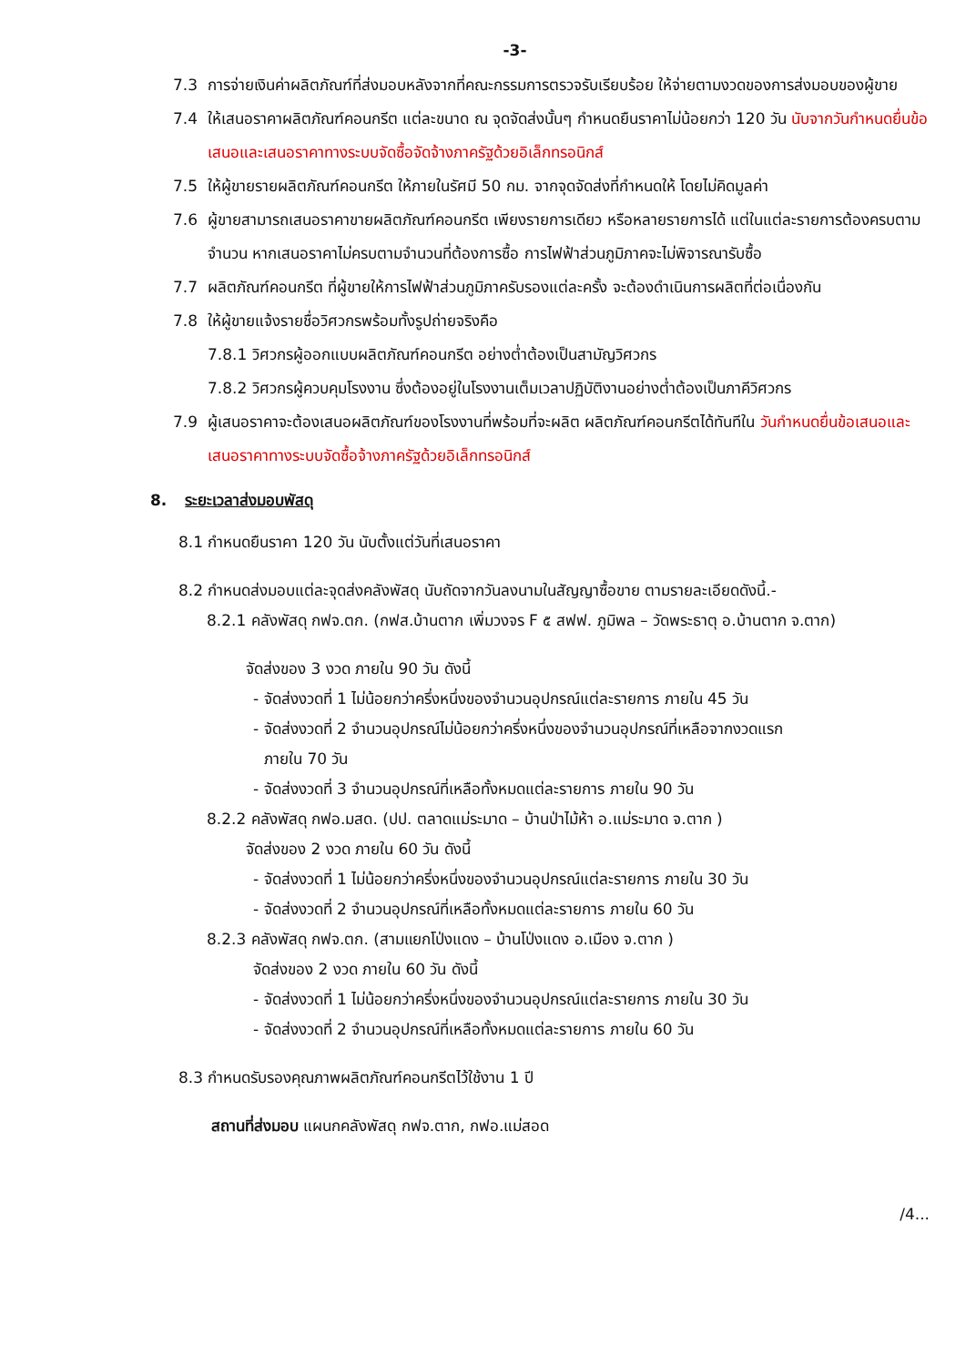-3-
7.3 การจ่ายเงินค่าผลิตภัณฑ์ที่ส่งมอบหลังจากที่คณะกรรมการตรวจรับเรียบร้อย ให้จ่ายตามงวดของการส่งมอบของผู้ขาย
7.4 ให้เสนอราคาผลิตภัณฑ์คอนกรีต แต่ละขนาด ณ จุดจัดส่งนั้นๆ กำหนดยืนราคาไม่น้อยกว่า 120 วัน นับจากวันกำหนดยื่นข้อเสนอและเสนอราคาทางระบบจัดซื้อจัดจ้างภาครัฐด้วยอิเล็กทรอนิกส์
7.5 ให้ผู้ขายรายผลิตภัณฑ์คอนกรีต ให้ภายในรัศมี 50 กม. จากจุดจัดส่งที่กำหนดให้ โดยไม่คิดมูลค่า
7.6 ผู้ขายสามารถเสนอราคาขายผลิตภัณฑ์คอนกรีต เพียงรายการเดียว หรือหลายรายการได้ แต่ในแต่ละรายการต้องครบตามจำนวน หากเสนอราคาไม่ครบตามจำนวนที่ต้องการซื้อ การไฟฟ้าส่วนภูมิภาคจะไม่พิจารณารับซื้อ
7.7 ผลิตภัณฑ์คอนกรีต ที่ผู้ขายให้การไฟฟ้าส่วนภูมิภาครับรองแต่ละครั้ง จะต้องดำเนินการผลิตที่ต่อเนื่องกัน
7.8 ให้ผู้ขายแจ้งรายชื่อวิศวกรพร้อมทั้งรูปถ่ายจริงคือ
7.8.1 วิศวกรผู้ออกแบบผลิตภัณฑ์คอนกรีต อย่างต่ำต้องเป็นสามัญวิศวกร
7.8.2 วิศวกรผู้ควบคุมโรงงาน ซึ่งต้องอยู่ในโรงงานเต็มเวลาปฏิบัติงานอย่างต่ำต้องเป็นภาคีวิศวกร
7.9 ผู้เสนอราคาจะต้องเสนอผลิตภัณฑ์ของโรงงานที่พร้อมที่จะผลิต ผลิตภัณฑ์คอนกรีตได้ทันทีใน วันกำหนดยื่นข้อเสนอและเสนอราคาทางระบบจัดซื้อจ้างภาครัฐด้วยอิเล็กทรอนิกส์
8. ระยะเวลาส่งมอบพัสดุ
8.1 กำหนดยืนราคา 120 วัน นับตั้งแต่วันที่เสนอราคา
8.2 กำหนดส่งมอบแต่ละจุดส่งคลังพัสดุ นับถัดจากวันลงนามในสัญญาซื้อขาย ตามรายละเอียดดังนี้.-
8.2.1 คลังพัสดุ กฟจ.ตก. (กฟส.บ้านตาก เพิ่มวงจร F ๕ สฟฟ. ภูมิพล – วัดพระธาตุ อ.บ้านตาก จ.ตาก)
จัดส่งของ 3 งวด ภายใน 90 วัน ดังนี้
- จัดส่งงวดที่ 1 ไม่น้อยกว่าครึ่งหนึ่งของจำนวนอุปกรณ์แต่ละรายการ ภายใน 45 วัน
- จัดส่งงวดที่ 2 จำนวนอุปกรณ์ไม่น้อยกว่าครึ่งหนึ่งของจำนวนอุปกรณ์ที่เหลือจากงวดแรก
ภายใน 70 วัน
- จัดส่งงวดที่ 3 จำนวนอุปกรณ์ที่เหลือทั้งหมดแต่ละรายการ ภายใน 90 วัน
8.2.2 คลังพัสดุ กฟอ.มสด. (ปป. ตลาดแม่ระมาด – บ้านป่าไม้ห้า อ.แม่ระมาด จ.ตาก )
จัดส่งของ 2 งวด ภายใน 60 วัน ดังนี้
- จัดส่งงวดที่ 1 ไม่น้อยกว่าครึ่งหนึ่งของจำนวนอุปกรณ์แต่ละรายการ ภายใน 30 วัน
- จัดส่งงวดที่ 2 จำนวนอุปกรณ์ที่เหลือทั้งหมดแต่ละรายการ ภายใน 60 วัน
8.2.3 คลังพัสดุ กฟจ.ตก. (สามแยกโป่งแดง – บ้านโป่งแดง อ.เมือง จ.ตาก )
จัดส่งของ 2 งวด ภายใน 60 วัน ดังนี้
- จัดส่งงวดที่ 1 ไม่น้อยกว่าครึ่งหนึ่งของจำนวนอุปกรณ์แต่ละรายการ ภายใน 30 วัน
- จัดส่งงวดที่ 2 จำนวนอุปกรณ์ที่เหลือทั้งหมดแต่ละรายการ ภายใน 60 วัน
8.3 กำหนดรับรองคุณภาพผลิตภัณฑ์คอนกรีตไว้ใช้งาน 1 ปี
สถานที่ส่งมอบ แผนกคลังพัสดุ กฟจ.ตาก, กฟอ.แม่สอด
/4...